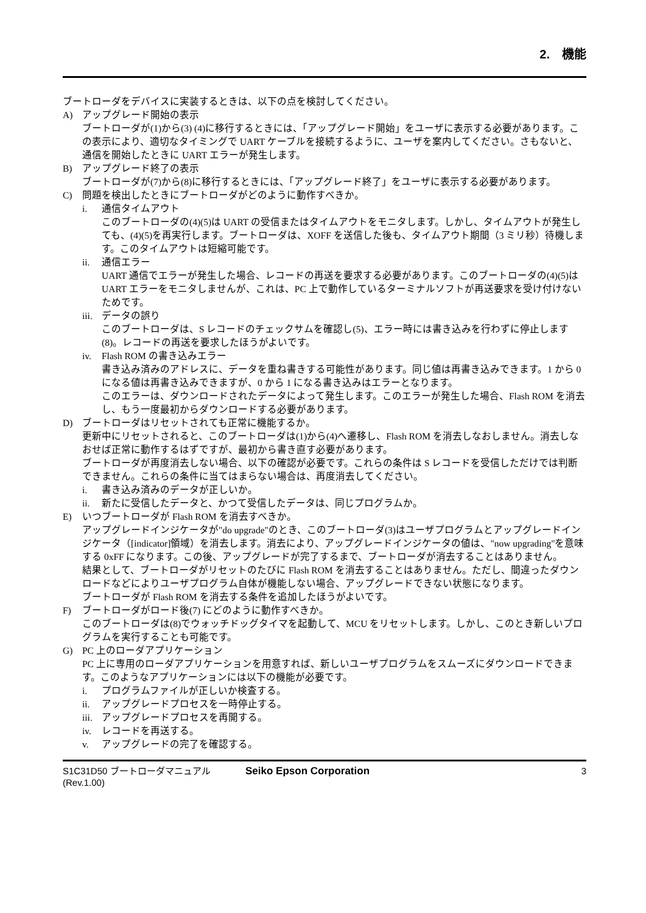2.　機能
ブートローダをデバイスに実装するときは、以下の点を検討してください。
A) アップグレード開始の表示
ブートローダが(1)から(3) (4)に移行するときには、「アップグレード開始」をユーザに表示する必要があります。この表示により、適切なタイミングで UART ケーブルを接続するように、ユーザを案内してください。さもないと、通信を開始したときに UART エラーが発生します。
B) アップグレード終了の表示
ブートローダが(7)から(8)に移行するときには、「アップグレード終了」をユーザに表示する必要があります。
C) 問題を検出したときにブートローダがどのように動作すべきか。
i. 通信タイムアウト
このブートローダの(4)(5)は UART の受信またはタイムアウトをモニタします。しかし、タイムアウトが発生しても、(4)(5)を再実行します。ブートローダは、XOFF を送信した後も、タイムアウト期間（3 ミリ秒）待機します。このタイムアウトは短縮可能です。
ii. 通信エラー
UART 通信でエラーが発生した場合、レコードの再送を要求する必要があります。このブートローダの(4)(5)は UART エラーをモニタしませんが、これは、PC 上で動作しているターミナルソフトが再送要求を受け付けないためです。
iii. データの誤り
このブートローダは、S レコードのチェックサムを確認し(5)、エラー時には書き込みを行わずに停止します(8)。レコードの再送を要求したほうがよいです。
iv. Flash ROM の書き込みエラー
書き込み済みのアドレスに、データを重ね書きする可能性があります。同じ値は再書き込みできます。1 から 0 になる値は再書き込みできますが、0 から 1 になる書き込みはエラーとなります。
このエラーは、ダウンロードされたデータによって発生します。このエラーが発生した場合、Flash ROM を消去し、もう一度最初からダウンロードする必要があります。
D) ブートローダはリセットされても正常に機能するか。
更新中にリセットされると、このブートローダは(1)から(4)へ遷移し、Flash ROM を消去しなおしません。消去しなおせば正常に動作するはずですが、最初から書き直す必要があります。
ブートローダが再度消去しない場合、以下の確認が必要です。これらの条件は S レコードを受信しただけでは判断できません。これらの条件に当てはまらない場合は、再度消去してください。
i. 書き込み済みのデータが正しいか。
ii. 新たに受信したデータと、かつて受信したデータは、同じプログラムか。
E) いつブートローダが Flash ROM を消去すべきか。
アップグレードインジケータが"do upgrade"のとき、このブートローダ(3)はユーザプログラムとアップグレードインジケータ（[indicator]領域）を消去します。消去により、アップグレードインジケータの値は、"now upgrading"を意味する 0xFF になります。この後、アップグレードが完了するまで、ブートローダが消去することはありません。
結果として、ブートローダがリセットのたびに Flash ROM を消去することはありません。ただし、間違ったダウンロードなどによりユーザプログラム自体が機能しない場合、アップグレードできない状態になります。
ブートローダが Flash ROM を消去する条件を追加したほうがよいです。
F) ブートローダがロード後(7) にどのように動作すべきか。
このブートローダは(8)でウォッチドッグタイマを起動して、MCU をリセットします。しかし、このとき新しいプログラムを実行することも可能です。
G) PC 上のローダアプリケーション
PC 上に専用のローダアプリケーションを用意すれば、新しいユーザプログラムをスムーズにダウンロードできます。このようなアプリケーションには以下の機能が必要です。
i. プログラムファイルが正しいか検査する。
ii. アップグレードプロセスを一時停止する。
iii. アップグレードプロセスを再開する。
iv. レコードを再送する。
v. アップグレードの完了を確認する。
S1C31D50 ブートローダマニュアル
(Rev.1.00)
Seiko Epson Corporation 3